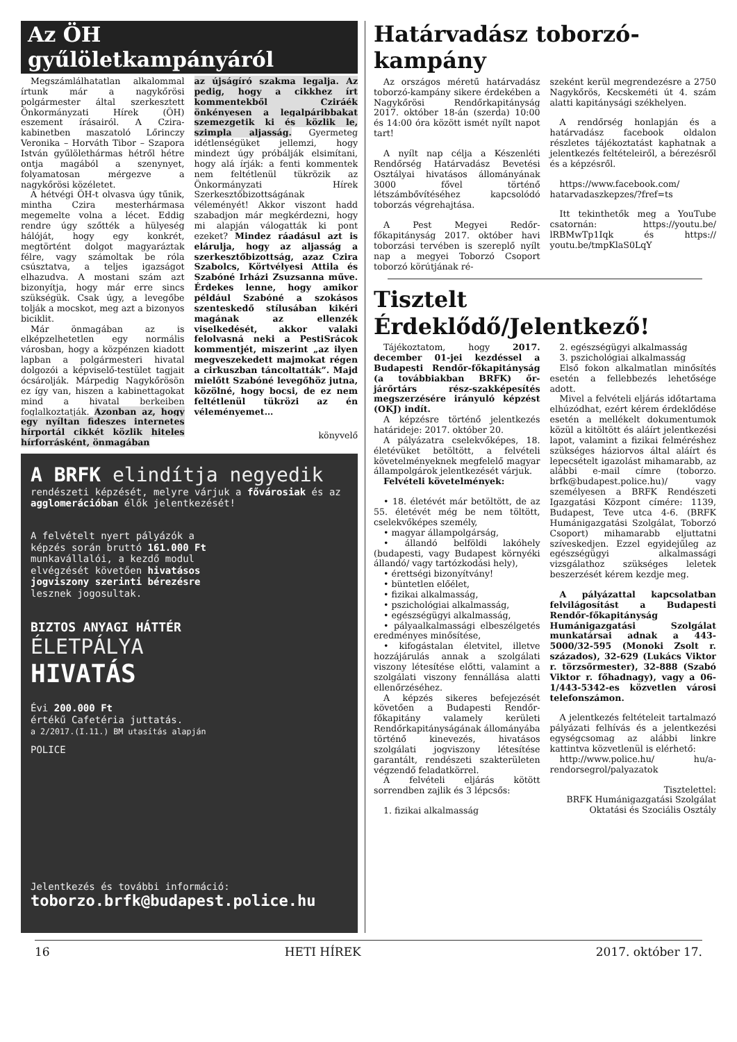Az ÖH gyűlöletkampányáról
Megszámlálhatatlan alkalommal írtunk már a nagykőrösi polgármester által szerkesztett Önkormányzati Hírek (ÖH) eszement írásairól. A Czira-kabinetben maszatoló Lőrinczy Veronika – Horváth Tibor – Szapora István gyűlölethármas hétről hétre ontja magából a szenynyet, folyamatosan mérgezve a nagykőrösi közéletet.
A hétvégi ÖH-t olvasva úgy tűnik, mintha Czira mesterhármasa megemelte volna a lécet. Eddig rendre úgy szőtték a hülyeség hálóját, hogy egy konkrét, megtörtént dolgot magyaráztak félre, vagy számoltak be róla csúsztatva, a teljes igazságot elhazudva. A mostani szám azt bizonyítja, hogy már erre sincs szükségük. Csak úgy, a levegőbe tolják a mocskot, meg azt a bizonyos biciklit.
Már önmagában az is elképzelhetetlen egy normális városban, hogy a közpénzen kiadott lapban a polgármesteri hivatal dolgozói a képviselő-testület tagjait ócsárolják. Márpedig Nagykőrösön ez így van, hiszen a kabinettagokat mind a hivatal berkeiben foglalkoztatják. Azonban az, hogy egy nyíltan fideszes internetes hírportál cikkét közlik hiteles hírforrásként, önmagában
az újságíró szakma legalja. Az pedig, hogy a cikkhez írt kommentekből Cziráék önkényesen a legalpáribbakat szemezgetik ki és közlik le, szimpla aljasság. Gyermeteg idétlenségüket jellemzi, hogy mindezt úgy próbálják elsimítani, hogy alá írják: a fenti kommentek nem feltétlenül tükrözik az Önkormányzati Hírek Szerkesztőbizottságának véleményét! Akkor viszont hadd szabadjon már megkérdezni, hogy mi alapján válogatták ki pont ezeket? Mindez ráadásul azt is elárulja, hogy az aljasság a szerkesztőbizottság, azaz Czira Szabolcs, Körtvélyesi Attila és Szabóné Irházi Zsuzsanna műve. Érdekes lenne, hogy amikor például Szabóné a szokásos szenteskedő stílusában kikéri magának az ellenzék viselkedését, akkor valaki felolvasná neki a PestiSrácok kommentjét, miszerint „az ilyen megveszekedett majmokat régen a cirkuszban táncoltatták”. Majd mielőtt Szabóné levegőhöz jutna, közölné, hogy bocsi, de ez nem feltétlenül tükrözi az én véleményemet…
könyvelő
A BRFK elindítja negyedik
rendészeti képzését, melyre várjuk a fővárosiak és az agglomerációban élők jelentkezését!
A felvételt nyert pályázók a képzés során bruttó 161.000 Ft munkavállalói, a kezdő modul elvégzését követően hivatásos jogviszony szerinti bérezésre lesznek jogosultak.
BIZTOS ANYAGI HÁTTÉR
ÉLETPÁLYA
HIVATÁS
Évi 200.000 Ft
értékű Cafetéria juttatás.
a 2/2017.(I.11.) BM utasítás alapján
POLICE
Jelentkezés és további információ:
toborzo.brfk@budapest.police.hu
Határvadász toborzó-kampány
Az országos méretű határvadász toborzó-kampány sikere érdekében a Nagykőrösi Rendőrkapitányság 2017. október 18-án (szerda) 10:00 és 14:00 óra között ismét nyílt napot tart!
A nyílt nap célja a Készenléti Rendőrség Határvadász Bevetési Osztályai hivatásos állományának 3000 fővel történő létszámbővítéséhez kapcsolódó toborzás végrehajtása.
A Pest Megyei Redőr-főkapitányság 2017. október havi toborzási tervében is szereplő nyílt nap a megyei Toborzó Csoport toborzó körútjának ré-
szeként kerül megrendezésre a 2750 Nagykőrös, Kecskeméti út 4. szám alatti kapitánysági székhelyen.
A rendőrség honlapján és a határvadász facebook oldalon részletes tájékoztatást kaphatnak a jelentkezés feltételeiről, a bérezésről és a képzésről.
https://www.facebook.com/ hatarvadaszkepzes/?fref=ts
Itt tekinthetők meg a YouTube csatornán: https://youtu.be/ lRBMwTp1Iqk és https:// youtu.be/tmpKlaS0LqY
Tisztelt Érdeklődő/Jelentkező!
Tájékoztatom, hogy 2017. december 01-jei kezdéssel a Budapesti Rendőr-főkapitányság (a továbbiakban BRFK) őr-járőrtárs rész-szakképesítés megszerzésére irányuló képzést (OKJ) indít.
A képzésre történő jelentkezés határideje: 2017. október 20.
A pályázatra cselekvőképes, 18. életévüket betöltött, a felvételi követelményeknek megfelelő magyar állampolgárok jelentkezését várjuk.
Felvételi követelmények:
• 18. életévét már betöltött, de az 55. életévét még be nem töltött, cselekvőképes személy,
• magyar állampolgárság,
• állandó belföldi lakóhely (budapesti, vagy Budapest környéki állandó/ vagy tartózkodási hely),
• érettségi bizonyítvány!
• büntetlen előélet,
• fizikai alkalmasság,
• pszichológiai alkalmasság,
• egészségügyi alkalmasság,
• pályaalkalmassági elbeszélgetés eredményes minősítése,
• kifogástalan életvitel, illetve hozzájárulás annak a szolgálati viszony létesítése előtti, valamint a szolgálati viszony fennállása alatti ellenőrzéséhez.
A képzés sikeres befejezését követően a Budapesti Rendőr-főkapitány valamely kerületi Rendőrkapitányságának állományába történő kinevezés, hivatásos szolgálati jogviszony létesítése garantált, rendészeti szakterületen végzendő feladatkörrel.
A felvételi eljárás kötött sorrendben zajlik és 3 lépcsős:
1. fizikai alkalmasság
2. egészségügyi alkalmasság
3. pszichológiai alkalmasság
Első fokon alkalmatlan minősítés esetén a fellebbezés lehetősége adott.
Mivel a felvételi eljárás időtartama elhúzódhat, ezért kérem érdeklődése esetén a mellékelt dokumentumok közül a kitöltött és aláírt jelentkezési lapot, valamint a fizikai felméréshez szükséges háziorvos által aláírt és lepecsételt igazolást mihamarabb, az alábbi e-mail címre (toborzo. brfk@budapest.police.hu)/ vagy személyesen a BRFK Rendészeti Igazgatási Központ címére: 1139, Budapest, Teve utca 4-6. (BRFK Humánigazgatási Szolgálat, Toborzó Csoport) mihamarabb eljuttatni szíveskedjen. Ezzel egyidejűleg az egészségügyi alkalmassági vizsgálathoz szükséges leletek beszerzését kérem kezdje meg.
A pályázattal kapcsolatban felvilágosítást a Budapesti Rendőr-főkapitányság Humánigazgatási Szolgálat munkatársai adnak a 443-5000/32-595 (Monoki Zsolt r. százados), 32-629 (Lukács Viktor r. törzsőrmester), 32-888 (Szabó Viktor r. főhadnagy), vagy a 06-1/443-5342-es közvetlen városi telefonszámon.
A jelentkezés feltételeit tartalmazó pályázati felhívás és a jelentkezési egységcsomag az alábbi linkre kattintva közvetlenül is elérhető:
http://www.police.hu/ hu/a-rendorsegrol/palyazatok
Tisztelettel:
BRFK Humánigazgatási Szolgálat
Oktatási és Szociális Osztály
16 HETI HÍREK 2017. október 17.